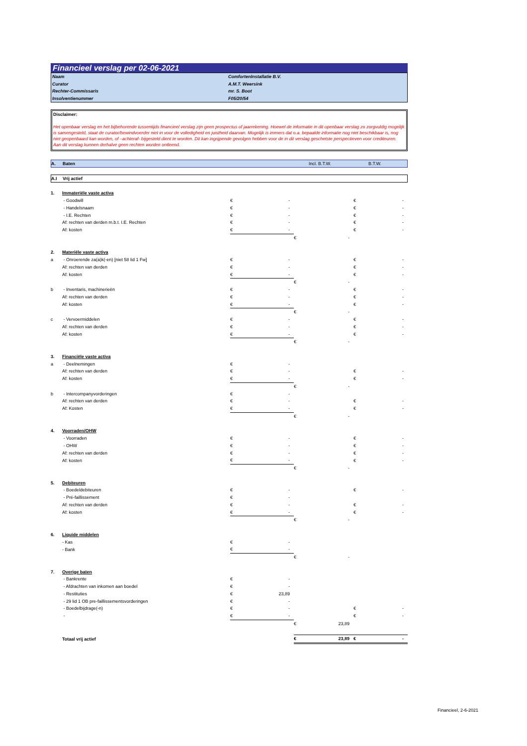Financieel verslag per 02-06-2021
| Naam | ComfortenInstallatie B.V. |
| Curator | A.M.T. Weersink |
| Rechter-Commissaris | mr. S. Boot |
| Insolventienummer | F05/20/54 |
Disclaimer:
Het openbaar verslag en het bijbehorende tussentijds financieel verslag zijn geen prospectus of jaarrekening. Hoewel de informatie in dit openbaar verslag zo zorgvuldig mogelijk is samengesteld, staat de curator/bewindvoerder niet in voor de volledigheid en juistheid daarvan. Mogelijk is immers dat o.a. bepaalde informatie nog niet beschikbaar is, nog niet geopenbaard kan worden, of –achteraf- bijgesteld dient te worden. Dit kan ingrijpende gevolgen hebben voor de in dit verslag geschetste perspectieven voor crediteuren. Aan dit verslag kunnen derhalve geen rechten worden ontleend.
A. Baten Incl. B.T.W. B.T.W.
A.I Vrij actief
| 1. | Immateriële vaste activa | | | | | | |
| | - Goodwill | € | - | | | € | - |
| | - Handelsnaam | € | - | | | € | - |
| | - I.E. Rechten | € | - | | | € | - |
| | Af: rechten van derden m.b.t. I.E. Rechten | € | - | | | € | - |
| | Af: kosten | € | - | | | € | - |
| | | | | € | - | | |
| 2. | Materiële vaste activa | | | | | | |
| a | - Onroerende za(a)k(-en) [niet 58 lid 1 Fw] | € | - | | | € | - |
| | Af: rechten van derden | € | - | | | € | - |
| | Af: kosten | € | - | | | € | - |
| | | | | € | - | | |
| b | - Inventaris, machinerieën | € | - | | | € | - |
| | Af: rechten van derden | € | - | | | € | - |
| | Af: kosten | € | - | | | € | - |
| | | | | € | - | | |
| c | - Vervoermiddelen | € | - | | | € | - |
| | Af: rechten van derden | € | - | | | € | - |
| | Af: kosten | € | - | | | € | - |
| | | | | € | - | | |
| 3. | Financiële vaste activa | | | | | | |
| a | - Deelnemingen | € | - | | | | |
| | Af: rechten van derden | € | - | | | € | - |
| | Af: kosten | € | - | | | € | - |
| | | | | € | - | | |
| b | - Intercompanyvorderingen | € | - | | | | |
| | Af: rechten van derden | € | - | | | € | - |
| | Af: Kosten | € | - | | | € | - |
| | | | | € | - | | |
| 4. | Voorraden/OHW | | | | | | |
| | - Voorraden | € | - | | | € | - |
| | - OHW | € | - | | | € | - |
| | Af: rechten van derden | € | - | | | € | - |
| | Af: kosten | € | - | | | € | - |
| | | | | € | - | | |
| 5. | Debiteuren | | | | | | |
| | - Boedeldebiteuren | € | - | | | € | - |
| | - Pré-faillissement | € | - | | | | |
| | Af: rechten van derden | € | - | | | € | - |
| | Af: kosten | € | - | | | € | - |
| | | | | € | - | | |
| 6. | Liquide middelen | | | | | | |
| | - Kas | € | - | | | | |
| | - Bank | € | - | | | | |
| | | | | € | - | | |
| 7. | Overige baten | | | | | | |
| | - Bankrente | € | - | | | | |
| | - Afdrachten van inkomen aan boedel | € | - | | | | |
| | - Restituties | € | 23,89 | | | | |
| | - 29 lid 1 OB pre-faillissementsvorderingen | € | - | | | | |
| | - Boedelbijdrage(-n) | € | - | | | € | - |
| | - | € | - | | | € | - |
| | | | | € | 23,89 | | |
| | Totaal vrij actief | | | € | 23,89 | € | - |
Financieel, 2-6-2021